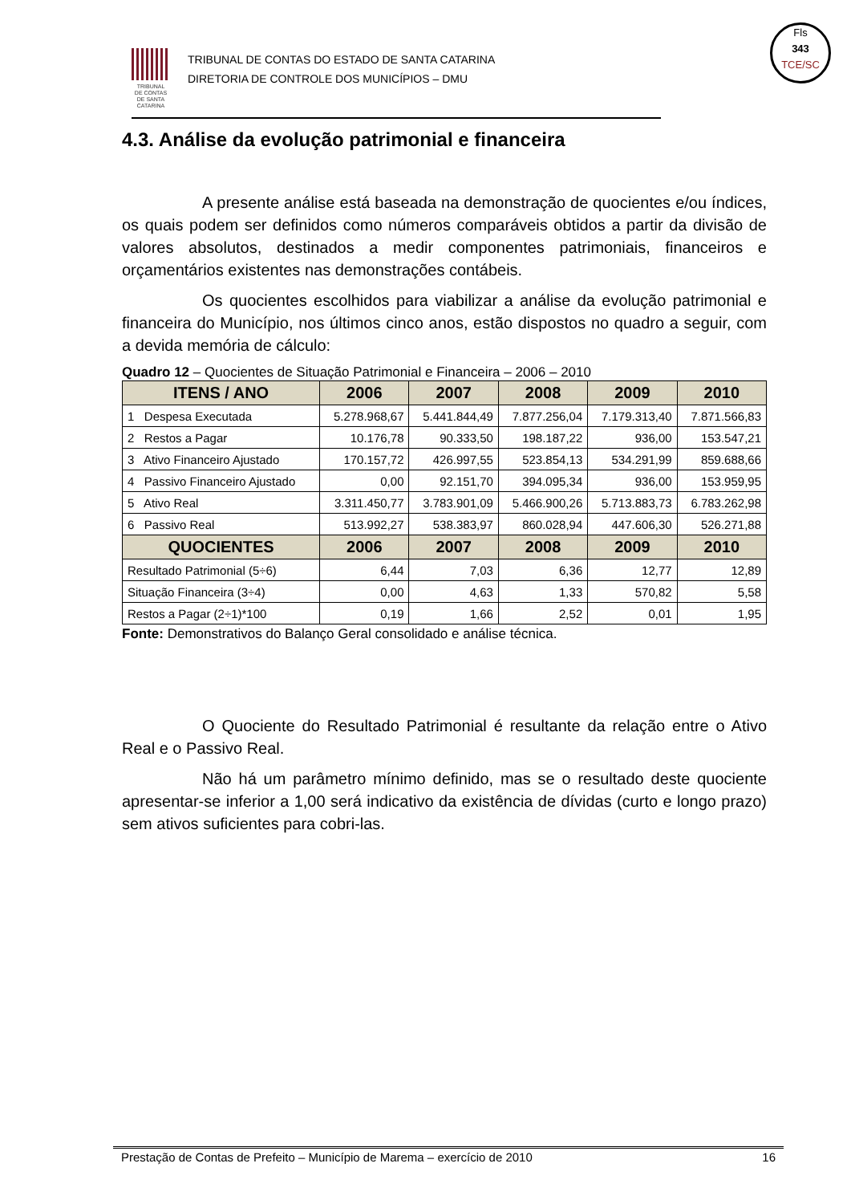TRIBUNAL
DE CONTAS
DE SANTA
CATARINA
TRIBUNAL DE CONTAS DO ESTADO DE SANTA CATARINA
DIRETORIA DE CONTROLE DOS MUNICÍPIOS – DMU
Fls
343
TCE/SC
4.3. Análise da evolução patrimonial e financeira
A presente análise está baseada na demonstração de quocientes e/ou índices, os quais podem ser definidos como números comparáveis obtidos a partir da divisão de valores absolutos, destinados a medir componentes patrimoniais, financeiros e orçamentários existentes nas demonstrações contábeis.
Os quocientes escolhidos para viabilizar a análise da evolução patrimonial e financeira do Município, nos últimos cinco anos, estão dispostos no quadro a seguir, com a devida memória de cálculo:
Quadro 12 – Quocientes de Situação Patrimonial e Financeira – 2006 – 2010
| ITENS / ANO | 2006 | 2007 | 2008 | 2009 | 2010 |
| --- | --- | --- | --- | --- | --- |
| 1 Despesa Executada | 5.278.968,67 | 5.441.844,49 | 7.877.256,04 | 7.179.313,40 | 7.871.566,83 |
| 2 Restos a Pagar | 10.176,78 | 90.333,50 | 198.187,22 | 936,00 | 153.547,21 |
| 3 Ativo Financeiro Ajustado | 170.157,72 | 426.997,55 | 523.854,13 | 534.291,99 | 859.688,66 |
| 4 Passivo Financeiro Ajustado | 0,00 | 92.151,70 | 394.095,34 | 936,00 | 153.959,95 |
| 5 Ativo Real | 3.311.450,77 | 3.783.901,09 | 5.466.900,26 | 5.713.883,73 | 6.783.262,98 |
| 6 Passivo Real | 513.992,27 | 538.383,97 | 860.028,94 | 447.606,30 | 526.271,88 |
| QUOCIENTES | 2006 | 2007 | 2008 | 2009 | 2010 |
| Resultado Patrimonial (5÷6) | 6,44 | 7,03 | 6,36 | 12,77 | 12,89 |
| Situação Financeira (3÷4) | 0,00 | 4,63 | 1,33 | 570,82 | 5,58 |
| Restos a Pagar (2÷1)*100 | 0,19 | 1,66 | 2,52 | 0,01 | 1,95 |
Fonte: Demonstrativos do Balanço Geral consolidado e análise técnica.
O Quociente do Resultado Patrimonial é resultante da relação entre o Ativo Real e o Passivo Real.
Não há um parâmetro mínimo definido, mas se o resultado deste quociente apresentar-se inferior a 1,00 será indicativo da existência de dívidas (curto e longo prazo) sem ativos suficientes para cobri-las.
Prestação de Contas de Prefeito – Município de Marema – exercício de 2010 16